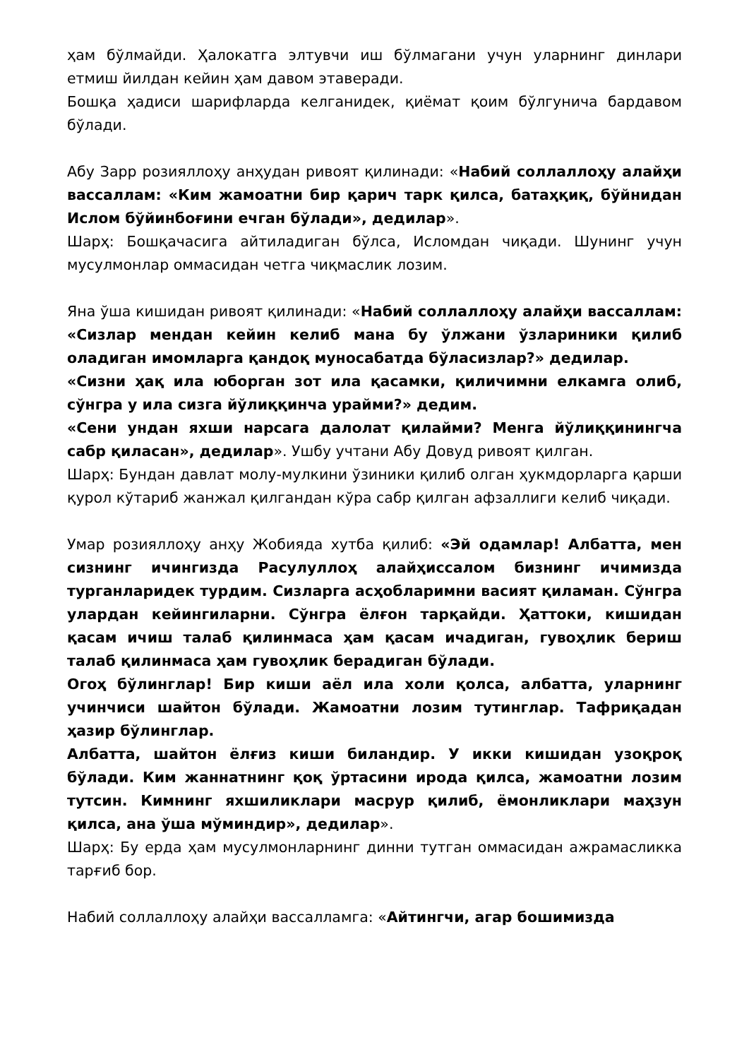ҳам бўлмайди. Ҳалокатга элтувчи иш бўлмагани учун уларнинг динлари етмиш йилдан кейин ҳам давом этаверади.
Бошқа ҳадиси шарифларда келганидек, қиёмат қоим бўлгунича бардавом бўлади.
Абу Зарр розияллоҳу анҳудан ривоят қилинади: «Набий соллаллоҳу алайҳи вассаллам: «Ким жамоатни бир қарич тарк қилса, батаҳқиқ, бўйнидан Ислом бўйинбоғини ечган бўлади», дедилар».
Шарҳ: Бошқачасига айтиладиган бўлса, Исломдан чиқади. Шунинг учун мусулмонлар оммасидан четга чиқмаслик лозим.
Яна ўша кишидан ривоят қилинади: «Набий соллаллоҳу алайҳи вассаллам: «Сизлар мендан кейин келиб мана бу ўлжани ўзлариники қилиб оладиган имомларга қандоқ муносабатда бўласизлар?» дедилар.
«Сизни ҳақ ила юборган зот ила қасамки, қиличимни елкамга олиб, сўнгра у ила сизга йўлиққинча урайми?» дедим.
«Сени ундан яхши нарсага далолат қилайми? Менга йўлиққинингча сабр қиласан», дедилар». Ушбу учтани Абу Довуд ривоят қилган.
Шарҳ: Бундан давлат молу-мулкини ўзиники қилиб олган ҳукмдорларга қарши қурол кўтариб жанжал қилгандан кўра сабр қилган афзаллиги келиб чиқади.
Умар розияллоҳу анҳу Жобияда хутба қилиб: «Эй одамлар! Албатта, мен сизнинг ичингизда Расулуллоҳ алайҳиссалом бизнинг ичимизда турганларидек турдим. Сизларга асҳобларимни васият қиламан. Сўнгра улардан кейингиларни. Сўнгра ёлғон тарқайди. Ҳаттоки, кишидан қасам ичиш талаб қилинмаса ҳам қасам ичадиган, гувоҳлик бериш талаб қилинмаса ҳам гувоҳлик берадиган бўлади.
Огоҳ бўлинглар! Бир киши аёл ила холи қолса, албатта, уларнинг учинчиси шайтон бўлади. Жамоатни лозим тутинглар. Тафриқадан ҳазир бўлинглар.
Албатта, шайтон ёлғиз киши билан­дир. У икки кишидан узоқроқ бўлади. Ким жаннатнинг қоқ ўртасини ирода қилса, жамоатни лозим тутсин. Кимнинг яхшиликлари масрур қилиб, ёмонликлари маҳзун қилса, ана ўша мўминдир», дедилар».
Шарҳ: Бу ерда ҳам мусулмонларнинг динни тутган оммасидан ажрамасликка тарғиб бор.
Набий соллаллоҳу алайҳи вассалламга: «Айтингчи, агар бошимизда